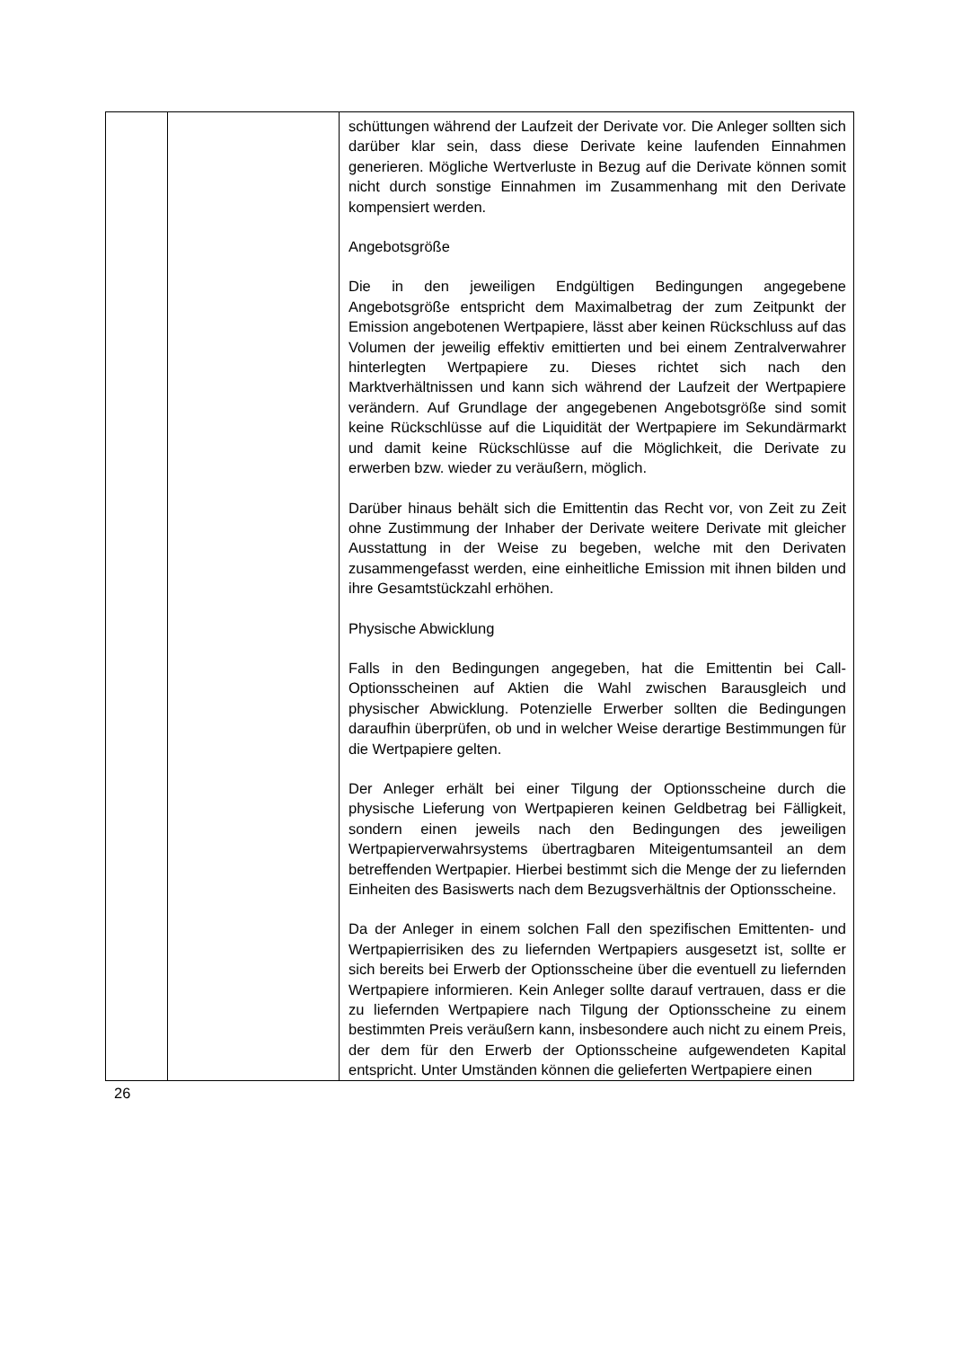| | | schüttungen während der Laufzeit der Derivate vor. Die Anleger sollten sich darüber klar sein, dass diese Derivate keine laufenden Einnahmen generieren. Mögliche Wertverluste in Bezug auf die Derivate können somit nicht durch sonstige Einnahmen im Zusammenhang mit den Derivate kompensiert werden. Angebotsgröße Die in den jeweiligen Endgültigen Bedingungen angegebene Angebotsgröße entspricht dem Maximalbetrag der zum Zeitpunkt der Emission angebotenen Wertpapiere, lässt aber keinen Rückschluss auf das Volumen der jeweilig effektiv emittierten und bei einem Zentralverwahrer hinterlegten Wertpapiere zu. Dieses richtet sich nach den Marktverhältnissen und kann sich während der Laufzeit der Wertpapiere verändern. Auf Grundlage der angegebenen Angebotsgröße sind somit keine Rückschlüsse auf die Liquidität der Wertpapiere im Sekundärmarkt und damit keine Rückschlüsse auf die Möglichkeit, die Derivate zu erwerben bzw. wieder zu veräußern, möglich. Darüber hinaus behält sich die Emittentin das Recht vor, von Zeit zu Zeit ohne Zustimmung der Inhaber der Derivate weitere Derivate mit gleicher Ausstattung in der Weise zu begeben, welche mit den Derivaten zusammengefasst werden, eine einheitliche Emission mit ihnen bilden und ihre Gesamtstückzahl erhöhen. Physische Abwicklung Falls in den Bedingungen angegeben, hat die Emittentin bei Call-Optionsscheinen auf Aktien die Wahl zwischen Barausgleich und physischer Abwicklung. Potenzielle Erwerber sollten die Bedingungen daraufhin überprüfen, ob und in welcher Weise derartige Bestimmungen für die Wertpapiere gelten. Der Anleger erhält bei einer Tilgung der Optionsscheine durch die physische Lieferung von Wertpapieren keinen Geldbetrag bei Fälligkeit, sondern einen jeweils nach den Bedingungen des jeweiligen Wertpapierverwahrsystems übertragbaren Miteigentumsanteil an dem betreffenden Wertpapier. Hierbei bestimmt sich die Menge der zu liefernden Einheiten des Basiswerts nach dem Bezugsverhältnis der Optionsscheine. Da der Anleger in einem solchen Fall den spezifischen Emittenten- und Wertpapierrisiken des zu liefernden Wertpapiers ausgesetzt ist, sollte er sich bereits bei Erwerb der Optionsscheine über die eventuell zu liefernden Wertpapiere informieren. Kein Anleger sollte darauf vertrauen, dass er die zu liefernden Wertpapiere nach Tilgung der Optionsscheine zu einem bestimmten Preis veräußern kann, insbesondere auch nicht zu einem Preis, der dem für den Erwerb der Optionsscheine aufgewendeten Kapital entspricht. Unter Umständen können die gelieferten Wertpapiere einen |
26